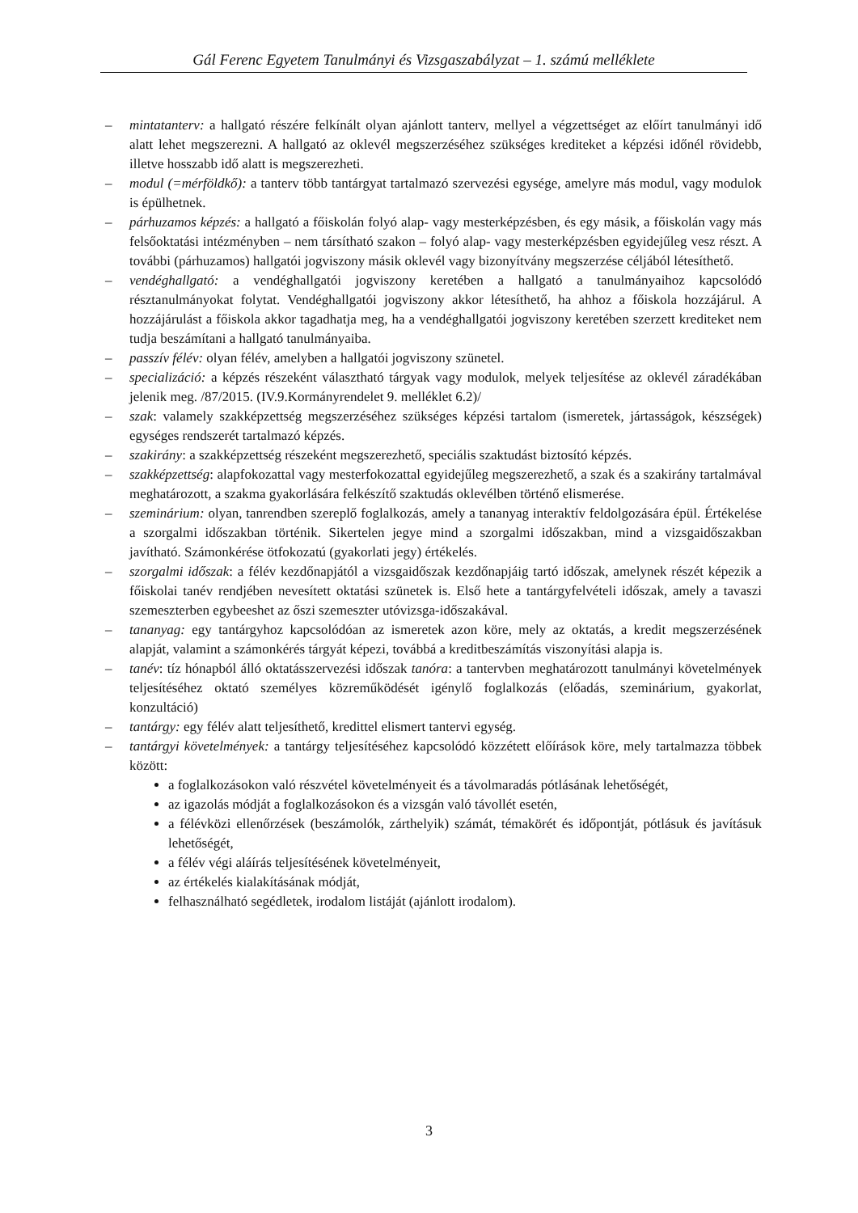Gál Ferenc Egyetem Tanulmányi és Vizsgaszabályzat – 1. számú melléklete
– mintatanterv: a hallgató részére felkínált olyan ajánlott tanterv, mellyel a végzettséget az előírt tanulmányi idő alatt lehet megszerezni. A hallgató az oklevél megszerzéséhez szükséges krediteket a képzési időnél rövidebb, illetve hosszabb idő alatt is megszerezheti.
– modul (=mérföldkő): a tanterv több tantárgyat tartalmazó szervezési egysége, amelyre más modul, vagy modulok is épülhetnek.
– párhuzamos képzés: a hallgató a főiskolán folyó alap- vagy mesterképzésben, és egy másik, a főiskolán vagy más felsőoktatási intézményben – nem társítható szakon – folyó alap- vagy mesterképzésben egyidejűleg vesz részt. A további (párhuzamos) hallgatói jogviszony másik oklevél vagy bizonyítvány megszerzése céljából létesíthető.
– vendéghallgató: a vendéghallgatói jogviszony keretében a hallgató a tanulmányaihoz kapcsolódó résztanulmányokat folytat. Vendéghallgatói jogviszony akkor létesíthető, ha ahhoz a főiskola hozzájárul. A hozzájárulást a főiskola akkor tagadhatja meg, ha a vendéghallgatói jogviszony keretében szerzett krediteket nem tudja beszámítani a hallgató tanulmányaiba.
– passzív félév: olyan félév, amelyben a hallgatói jogviszony szünetel.
– specializáció: a képzés részeként választható tárgyak vagy modulok, melyek teljesítése az oklevél záradékában jelenik meg. /87/2015. (IV.9.Kormányrendelet 9. melléklet 6.2)/
– szak: valamely szakképzettség megszerzéséhez szükséges képzési tartalom (ismeretek, jártasságok, készségek) egységes rendszerét tartalmazó képzés.
– szakirány: a szakképzettség részeként megszerezhető, speciális szaktudást biztosító képzés.
– szakképzettség: alapfokozattal vagy mesterfokozattal egyidejűleg megszerezhető, a szak és a szakirány tartalmával meghatározott, a szakma gyakorlására felkészítő szaktudás oklevélben történő elismerése.
– szeminárium: olyan, tanrendben szereplő foglalkozás, amely a tananyag interaktív feldolgozására épül. Értékelése a szorgalmi időszakban történik. Sikertelen jegye mind a szorgalmi időszakban, mind a vizsgaidőszakban javítható. Számonkérése ötfokozatú (gyakorlati jegy) értékelés.
– szorgalmi időszak: a félév kezdőnapjától a vizsgaidőszak kezdőnapjáig tartó időszak, amelynek részét képezik a főiskolai tanév rendjében nevesített oktatási szünetek is. Első hete a tantárgyfelvételi időszak, amely a tavaszi szemeszterben egybeeshet az őszi szemeszter utóvizsga-időszakával.
– tananyag: egy tantárgyhoz kapcsolódóan az ismeretek azon köre, mely az oktatás, a kredit megszerzésének alapját, valamint a számonkérés tárgyát képezi, továbbá a kreditbeszámítás viszonyítási alapja is.
– tanév: tíz hónapból álló oktatásszervezési időszak tanóra: a tantervben meghatározott tanulmányi követelmények teljesítéséhez oktató személyes közreműködését igénylő foglalkozás (előadás, szeminárium, gyakorlat, konzultáció)
– tantárgy: egy félév alatt teljesíthető, kredittel elismert tantervi egység.
– tantárgyi követelmények: a tantárgy teljesítéséhez kapcsolódó közzétett előírások köre, mely tartalmazza többek között:
a foglalkozásokon való részvétel követelményeit és a távolmaradás pótlásának lehetőségét,
az igazolás módját a foglalkozásokon és a vizsgán való távollét esetén,
a félévközi ellenőrzések (beszámolók, zárthelyik) számát, témakörét és időpontját, pótlásuk és javításuk lehetőségét,
a félév végi aláírás teljesítésének követelményeit,
az értékelés kialakításának módját,
felhasználható segédletek, irodalom listáját (ajánlott irodalom).
3